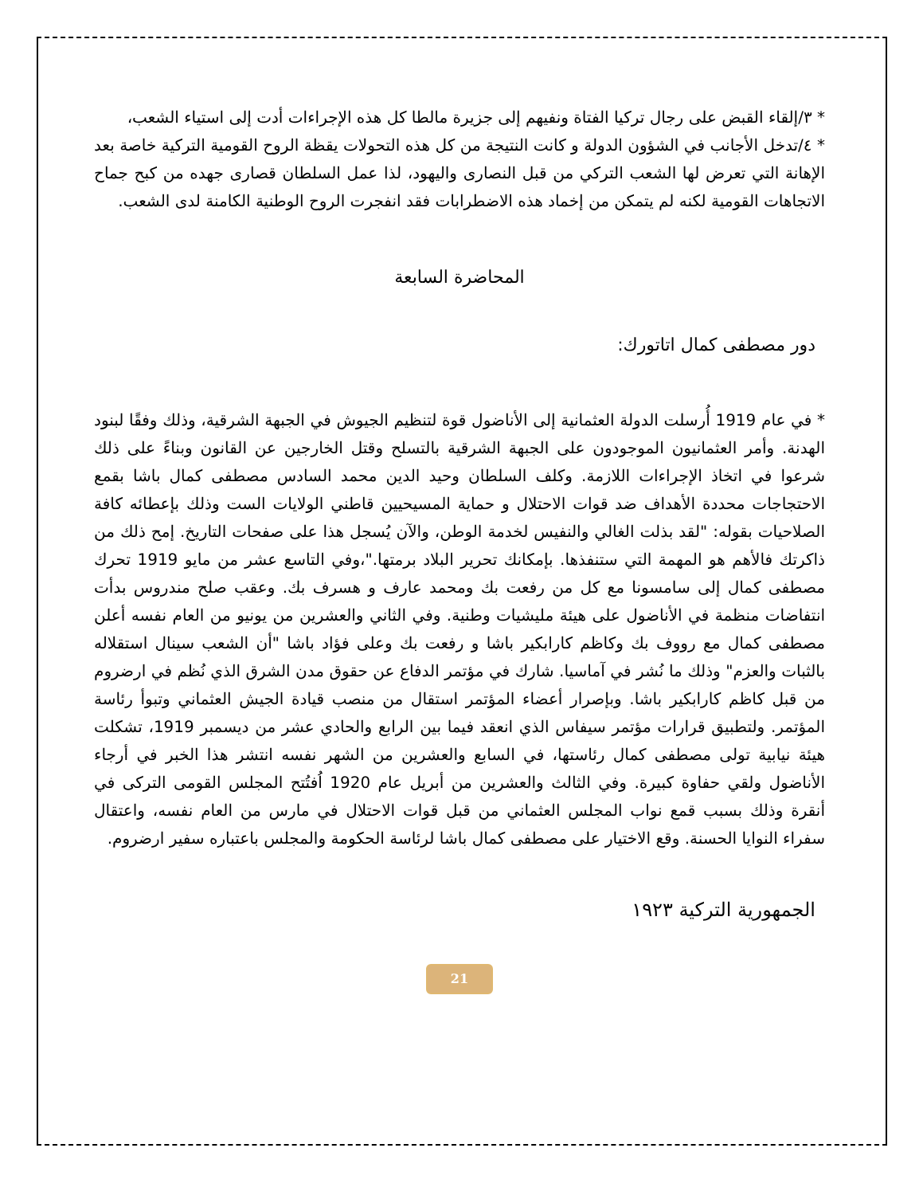* ٣/إلقاء القبض على رجال تركيا الفتاة ونفيهم إلى جزيرة مالطا كل هذه الإجراءات أدت إلى استياء الشعب،
* ٤/تدخل الأجانب في الشؤون الدولة و كانت النتيجة من كل هذه التحولات يقظة الروح القومية التركية خاصة بعد الإهانة التي تعرض لها الشعب التركي من قبل النصارى واليهود، لذا عمل السلطان قصارى جهده من كبح جماح الاتجاهات القومية لكنه لم يتمكن من إخماد هذه الاضطرابات فقد انفجرت الروح الوطنية الكامنة لدى الشعب.
المحاضرة السابعة
دور مصطفى كمال اتاتورك:
* في عام 1919 أُرسلت الدولة العثمانية إلى الأناضول قوة لتنظيم الجيوش في الجبهة الشرقية، وذلك وفقًا لبنود الهدنة. وأمر العثمانيون الموجودون على الجبهة الشرقية بالتسلح وقتل الخارجين عن القانون وبناءً على ذلك شرعوا في اتخاذ الإجراءات اللازمة. وكلف السلطان وحيد الدين محمد السادس مصطفى كمال باشا بقمع الاحتجاجات محددة الأهداف ضد قوات الاحتلال و حماية المسيحيين قاطني الولايات الست وذلك بإعطائه كافة الصلاحيات بقوله: "لقد بذلت الغالي والنفيس لخدمة الوطن، والآن يُسجل هذا على صفحات التاريخ. إمح ذلك من ذاكرتك فالأهم هو المهمة التي ستنفذها. بإمكانك تحرير البلاد برمتها."،وفي التاسع عشر من مايو 1919 تحرك مصطفى كمال إلى سامسونا مع كل من رفعت بك ومحمد عارف و هسرف بك. وعقب صلح مندروس بدأت انتفاضات منظمة في الأناضول على هيئة مليشيات وطنية. وفي الثاني والعشرين من يونيو من العام نفسه أعلن مصطفى كمال مع رووف بك وكاظم كارابكير باشا و رفعت بك وعلى فؤاد باشا "أن الشعب سينال استقلاله بالثبات والعزم" وذلك ما نُشر في آماسيا. شارك في مؤتمر الدفاع عن حقوق مدن الشرق الذي نُظم في ارضروم من قبل كاظم كارابكير باشا. وبإصرار أعضاء المؤتمر استقال من منصب قيادة الجيش العثماني وتبوأ رئاسة المؤتمر. ولتطبيق قرارات مؤتمر سيفاس الذي انعقد فيما بين الرابع والحادي عشر من ديسمبر 1919، تشكلت هيئة نيابية تولى مصطفى كمال رئاستها، في السابع والعشرين من الشهر نفسه انتشر هذا الخبر في أرجاء الأناضول ولقي حفاوة كبيرة. وفي الثالث والعشرين من أبريل عام 1920 اُفتُتح المجلس القومى التركى في أنقرة وذلك بسبب قمع نواب المجلس العثماني من قبل قوات الاحتلال في مارس من العام نفسه، واعتقال سفراء النوايا الحسنة. وقع الاختيار على مصطفى كمال باشا لرئاسة الحكومة والمجلس باعتباره سفير ارضروم.
الجمهورية التركية ١٩٢٣
21